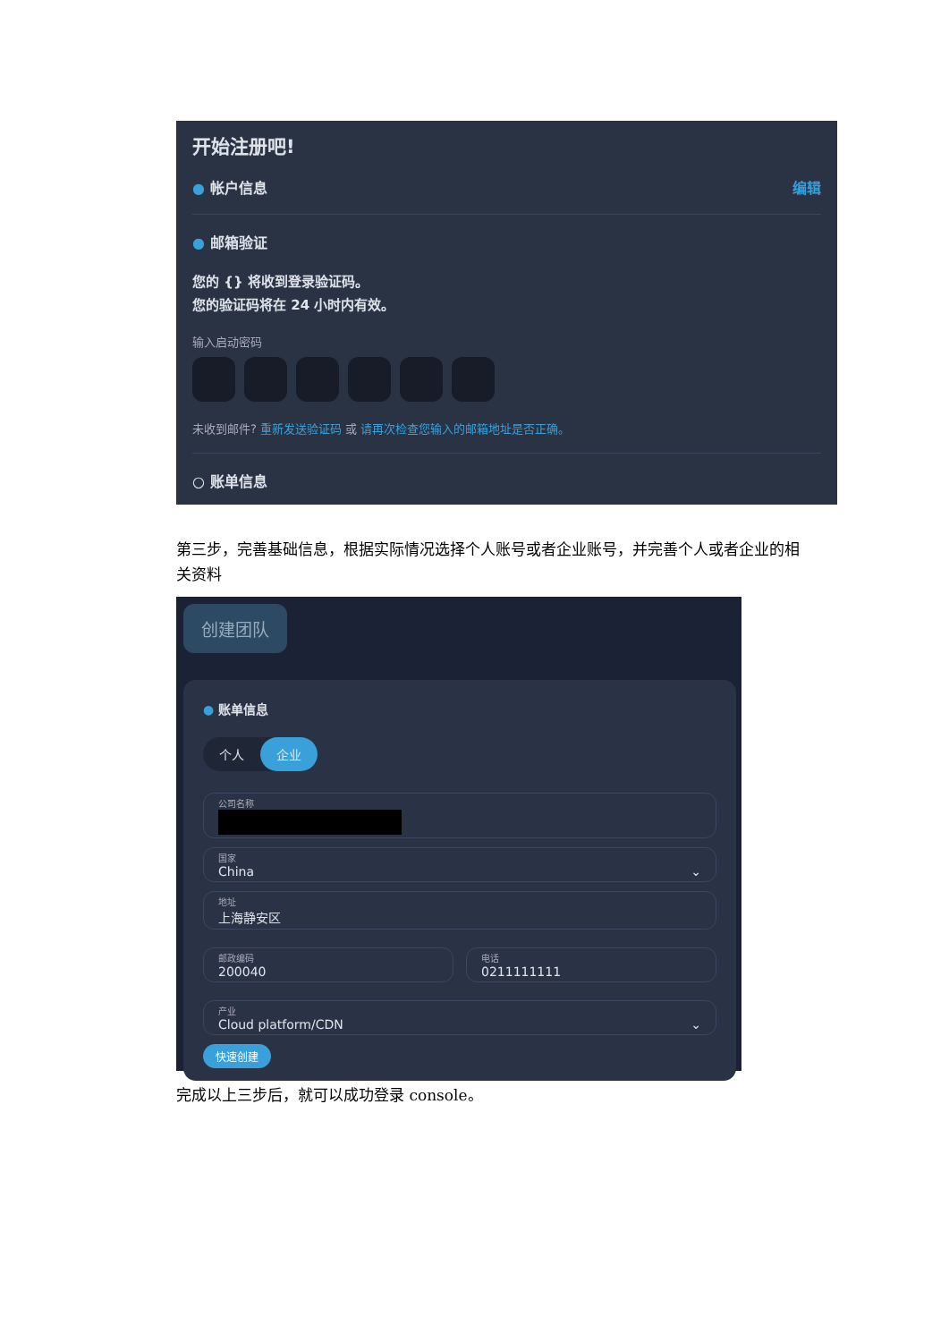开始注册吧!
● 帐户信息 编辑
● 邮箱验证
您的 {} 将收到登录验证码。
您的验证码将在 24 小时内有效。
输入启动密码
未收到邮件? 重新发送验证码 或 请再次检查您输入的邮箱地址是否正确。
○ 账单信息
第三步，完善基础信息，根据实际情况选择个人账号或者企业账号，并完善个人或者企业的相关资料
创建团队
● 账单信息
个人 企业
公司名称
国家
China ⌄
地址
上海静安区
邮政编码
200040
电话
0211111111
产业
Cloud platform/CDN ⌄
快速创建
完成以上三步后，就可以成功登录 console。